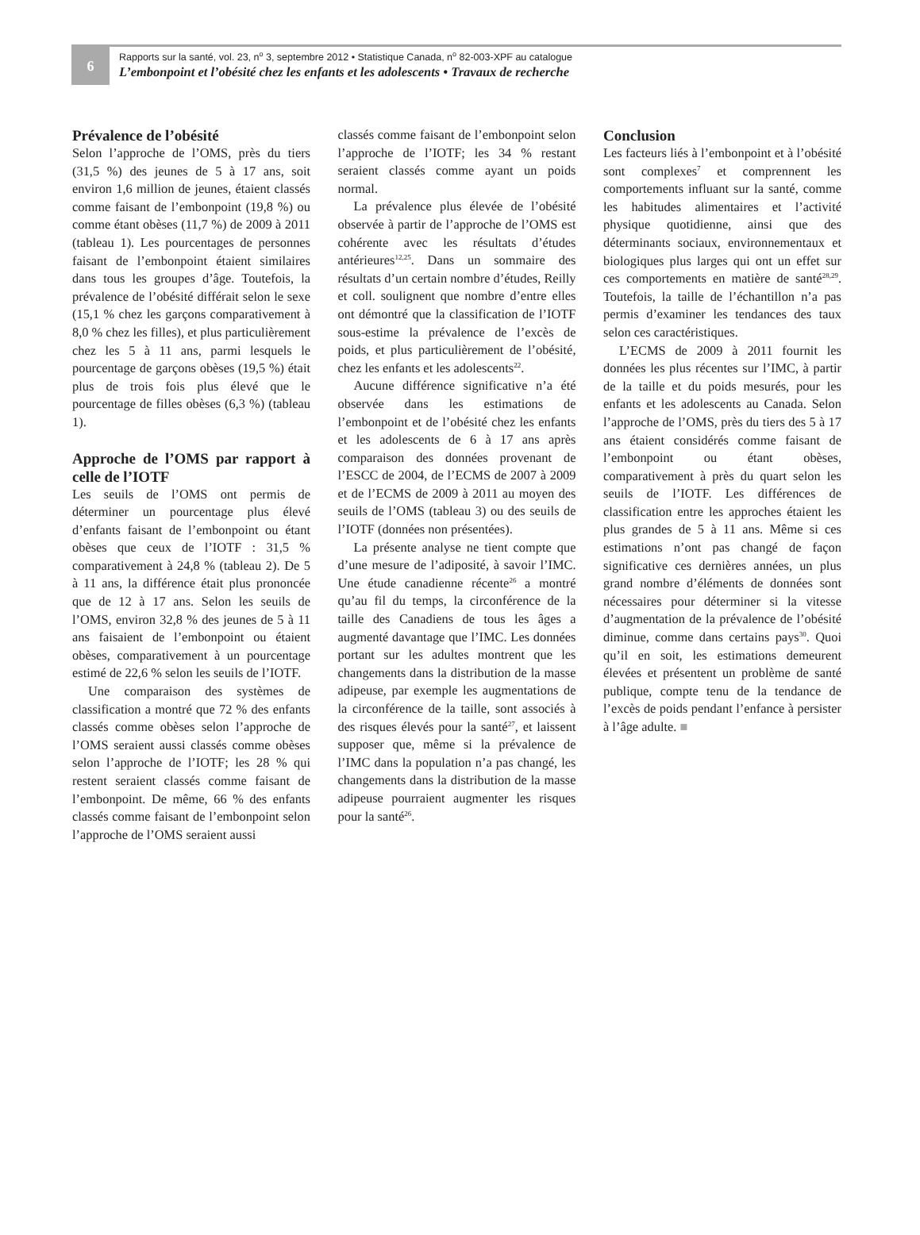6
Rapports sur la santé, vol. 23, n<sup>o</sup> 3, septembre 2012 • Statistique Canada, n<sup>o</sup> 82-003-XPF au catalogue
L’embonpoint et l’obésité chez les enfants et les adolescents • Travaux de recherche
Prévalence de l’obésité
Selon l’approche de l’OMS, près du tiers (31,5 %) des jeunes de 5 à 17 ans, soit environ 1,6 million de jeunes, étaient classés comme faisant de l’embonpoint (19,8 %) ou comme étant obèses (11,7 %) de 2009 à 2011 (tableau 1). Les pourcentages de personnes faisant de l’embonpoint étaient similaires dans tous les groupes d’âge. Toutefois, la prévalence de l’obésité différait selon le sexe (15,1 % chez les garçons comparativement à 8,0 % chez les filles), et plus particulièrement chez les 5 à 11 ans, parmi lesquels le pourcentage de garçons obèses (19,5 %) était plus de trois fois plus élevé que le pourcentage de filles obèses (6,3 %) (tableau 1).
Approche de l’OMS par rapport à celle de l’IOTF
Les seuils de l’OMS ont permis de déterminer un pourcentage plus élevé d’enfants faisant de l’embonpoint ou étant obèses que ceux de l’IOTF : 31,5 % comparativement à 24,8 % (tableau 2). De 5 à 11 ans, la différence était plus prononcée que de 12 à 17 ans. Selon les seuils de l’OMS, environ 32,8 % des jeunes de 5 à 11 ans faisaient de l’embonpoint ou étaient obèses, comparativement à un pourcentage estimé de 22,6 % selon les seuils de l’IOTF.
Une comparaison des systèmes de classification a montré que 72 % des enfants classés comme obèses selon l’approche de l’OMS seraient aussi classés comme obèses selon l’approche de l’IOTF; les 28 % qui restent seraient classés comme faisant de l’embonpoint. De même, 66 % des enfants classés comme faisant de l’embonpoint selon l’approche de l’OMS seraient aussi
classés comme faisant de l’embonpoint selon l’approche de l’IOTF; les 34 % restant seraient classés comme ayant un poids normal.
La prévalence plus élevée de l’obésité observée à partir de l’approche de l’OMS est cohérente avec les résultats d’études antérieures<sup>12,25</sup>. Dans un sommaire des résultats d’un certain nombre d’études, Reilly et coll. soulignent que nombre d’entre elles ont démontré que la classification de l’IOTF sous-estime la prévalence de l’excès de poids, et plus particulièrement de l’obésité, chez les enfants et les adolescents<sup>22</sup>.
Aucune différence significative n’a été observée dans les estimations de l’embonpoint et de l’obésité chez les enfants et les adolescents de 6 à 17 ans après comparaison des données provenant de l’ESCC de 2004, de l’ECMS de 2007 à 2009 et de l’ECMS de 2009 à 2011 au moyen des seuils de l’OMS (tableau 3) ou des seuils de l’IOTF (données non présentées).
La présente analyse ne tient compte que d’une mesure de l’adiposité, à savoir l’IMC. Une étude canadienne récente<sup>26</sup> a montré qu’au fil du temps, la circonférence de la taille des Canadiens de tous les âges a augmenté davantage que l’IMC. Les données portant sur les adultes montrent que les changements dans la distribution de la masse adipeuse, par exemple les augmentations de la circonférence de la taille, sont associés à des risques élevés pour la santé<sup>27</sup>, et laissent supposer que, même si la prévalence de l’IMC dans la population n’a pas changé, les changements dans la distribution de la masse adipeuse pourraient augmenter les risques pour la santé<sup>26</sup>.
Conclusion
Les facteurs liés à l’embonpoint et à l’obésité sont complexes<sup>7</sup> et comprennent les comportements influant sur la santé, comme les habitudes alimentaires et l’activité physique quotidienne, ainsi que des déterminants sociaux, environnementaux et biologiques plus larges qui ont un effet sur ces comportements en matière de santé<sup>28,29</sup>. Toutefois, la taille de l’échantillon n’a pas permis d’examiner les tendances des taux selon ces caractéristiques.
L’ECMS de 2009 à 2011 fournit les données les plus récentes sur l’IMC, à partir de la taille et du poids mesurés, pour les enfants et les adolescents au Canada. Selon l’approche de l’OMS, près du tiers des 5 à 17 ans étaient considérés comme faisant de l’embonpoint ou étant obèses, comparativement à près du quart selon les seuils de l’IOTF. Les différences de classification entre les approches étaient les plus grandes de 5 à 11 ans. Même si ces estimations n’ont pas changé de façon significative ces dernières années, un plus grand nombre d’éléments de données sont nécessaires pour déterminer si la vitesse d’augmentation de la prévalence de l’obésité diminue, comme dans certains pays<sup>30</sup>. Quoi qu’il en soit, les estimations demeurent élevées et présentent un problème de santé publique, compte tenu de la tendance de l’excès de poids pendant l’enfance à persister à l’âge adulte. ■